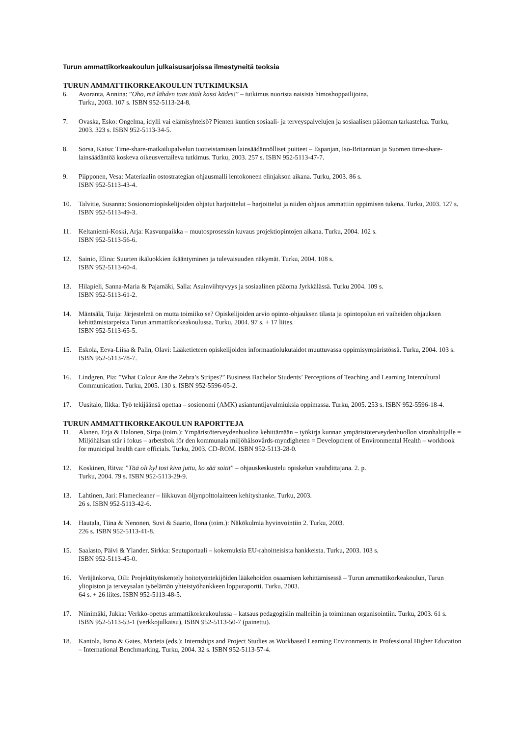Turun ammattikorkeakoulun julkaisusarjoissa ilmestyneitä teoksia
TURUN AMMATTIKORKEAKOULUN TUTKIMUKSIA
6. Avoranta, Annina: ”Oho, mä lähden taas täält kassi kädes!” – tutkimus nuorista naisista himoshoppailijoina.
Turku, 2003. 107 s. ISBN 952-5113-24-8.
7. Ovaska, Esko: Ongelma, idylli vai elämisyhteisö? Pienten kuntien sosiaali- ja terveyspalvelujen ja sosiaalisen pääoman tarkastelua. Turku, 2003. 323 s. ISBN 952-5113-34-5.
8. Sorsa, Kaisa: Time-share-matkailupalvelun tuotteistamisen lainsäädännölliset puitteet – Espanjan, Iso-Britannian ja Suomen time-share-lainsäädäntöä koskeva oikeusvertaileva tutkimus. Turku, 2003. 257 s. ISBN 952-5113-47-7.
9. Piipponen, Vesa: Materiaalin ostostrategian ohjausmalli lentokoneen elinjakson aikana. Turku, 2003. 86 s.
ISBN 952-5113-43-4.
10. Talvitie, Susanna: Sosionomiopiskelijoiden ohjatut harjoittelut – harjoittelut ja niiden ohjaus ammattiin oppimisen tukena. Turku, 2003. 127 s. ISBN 952-5113-49-3.
11. Keltaniemi-Koski, Arja: Kasvunpaikka – muutosprosessin kuvaus projektiopintojen aikana. Turku, 2004. 102 s.
ISBN 952-5113-56-6.
12. Sainio, Elina: Suurten ikäluokkien ikääntyminen ja tulevaisuuden näkymät. Turku, 2004. 108 s.
ISBN 952-5113-60-4.
13. Hilapieli, Sanna-Maria & Pajamäki, Salla: Asuinviihtyvyys ja sosiaalinen pääoma Jyrkkälässä. Turku 2004. 109 s.
ISBN 952-5113-61-2.
14. Mäntsälä, Tuija: Järjestelmä on mutta toimiiko se? Opiskelijoiden arvio opinto-ohjauksen tilasta ja opintopolun eri vaiheiden ohjauksen kehittämistarpeista Turun ammattikorkeakoulussa. Turku, 2004. 97 s. + 17 liites.
ISBN 952-5113-65-5.
15. Eskola, Eeva-Liisa & Palin, Olavi: Lääketieteen opiskelijoiden informaatiolukutaidot muuttuvassa oppimisympäristössä. Turku, 2004. 103 s. ISBN 952-5113-78-7.
16. Lindgren, Pia: ”What Colour Are the Zebra’s Stripes?” Business Bachelor Students’ Perceptions of Teaching and Learning Intercultural Communication. Turku, 2005. 130 s. ISBN 952-5596-05-2.
17. Uusitalo, Ilkka: Työ tekijäänsä opettaa – sosionomi (AMK) asiantuntijavalmiuksia oppimassa. Turku, 2005. 253 s. ISBN 952-5596-18-4.
TURUN AMMATTIKORKEAKOULUN RAPORTTEJA
11. Alanen, Erja & Halonen, Sirpa (toim.): Ympäristöterveydenhuoltoa kehittämään – työkirja kunnan ympäristöterveydenhuollon viranhaltijalle = Miljöhälsan står i fokus – arbetsbok för den kommunala miljöhälsovårds-myndigheten = Development of Environmental Health – workbook for municipal health care officials. Turku, 2003. CD-ROM. ISBN 952-5113-28-0.
12. Koskinen, Ritva: ”Tää oli kyl tosi kiva juttu, ko sää soitit” – ohjauskeskustelu opiskelun vauhdittajana. 2. p.
Turku, 2004. 79 s. ISBN 952-5113-29-9.
13. Lahtinen, Jari: Flamecleaner – liikkuvan öljynpolttolaitteen kehityshanke. Turku, 2003.
26 s. ISBN 952-5113-42-6.
14. Hautala, Tiina & Nenonen, Suvi & Saario, Ilona (toim.): Näkökulmia hyvinvointiin 2. Turku, 2003.
226 s. ISBN 952-5113-41-8.
15. Saalasto, Päivi & Ylander, Sirkka: Seutuportaali – kokemuksia EU-rahoitteisista hankkeista. Turku, 2003. 103 s.
ISBN 952-5113-45-0.
16. Veräjänkorva, Oili: Projektityöskentely hoitotyöntekijöiden lääkehoidon osaamisen kehittämisessä – Turun ammattikorkeakoulun, Turun yliopiston ja terveysalan työelämän yhteistyöhankkeen loppuraportti. Turku, 2003.
64 s. + 26 liites. ISBN 952-5113-48-5.
17. Niinimäki, Jukka: Verkko-opetus ammattikorkeakoulussa – katsaus pedagogisiin malleihin ja toiminnan organisointiin. Turku, 2003. 61 s. ISBN 952-5113-53-1 (verkkojulkaisu), ISBN 952-5113-50-7 (painettu).
18. Kantola, Ismo & Gates, Marieta (eds.): Internships and Project Studies as Workbased Learning Environments in Professional Higher Education – International Benchmarking. Turku, 2004. 32 s. ISBN 952-5113-57-4.